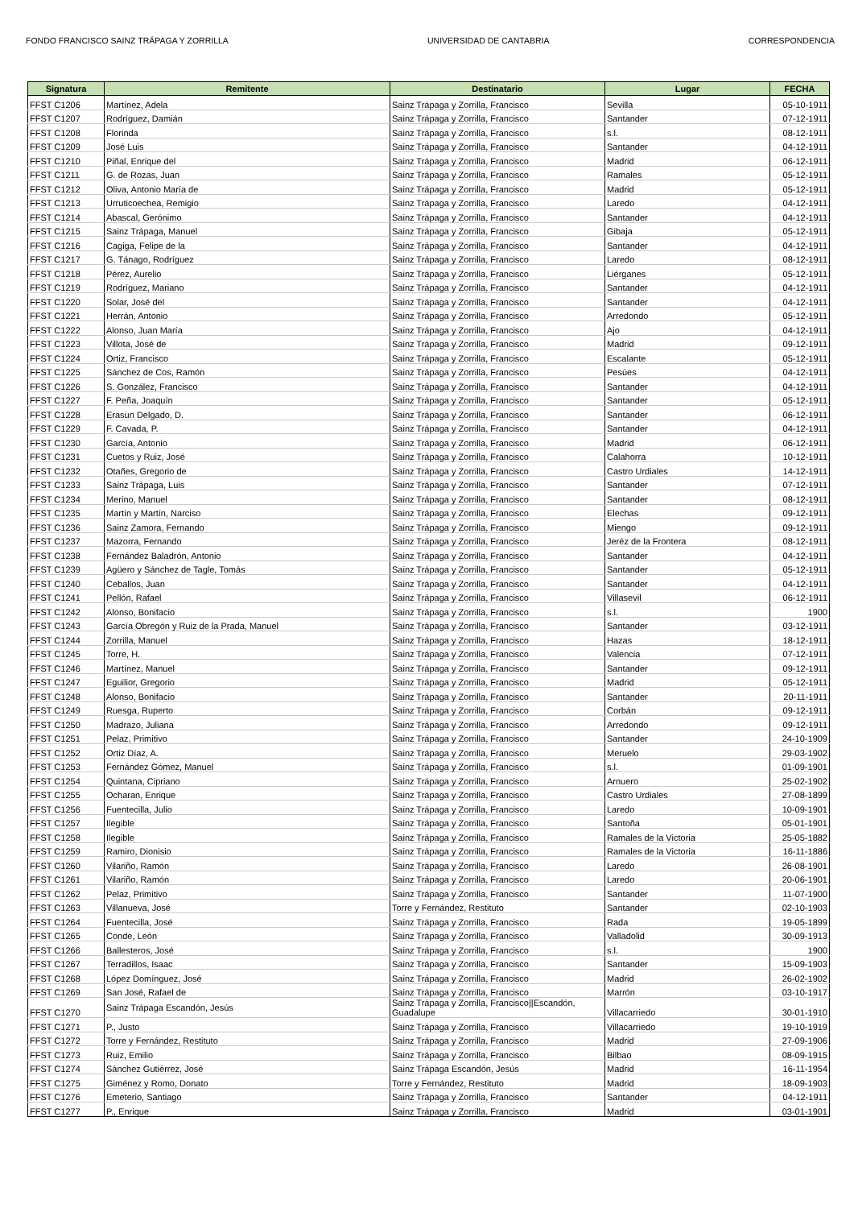FONDO FRANCISCO SAINZ TRÁPAGA Y ZORRILLA UNIVERSIDAD DE CANTABRIA CORRESPONDENCIA
| Signatura | Remitente | Destinatario | Lugar | FECHA |
| --- | --- | --- | --- | --- |
| FFST C1206 | Martínez, Adela | Sainz Trápaga y Zorrilla, Francisco | Sevilla | 05-10-1911 |
| FFST C1207 | Rodríguez, Damián | Sainz Trápaga y Zorrilla, Francisco | Santander | 07-12-1911 |
| FFST C1208 | Florinda | Sainz Trápaga y Zorrilla, Francisco | s.l. | 08-12-1911 |
| FFST C1209 | José Luis | Sainz Trápaga y Zorrilla, Francisco | Santander | 04-12-1911 |
| FFST C1210 | Piñal, Enrique del | Sainz Trápaga y Zorrilla, Francisco | Madrid | 06-12-1911 |
| FFST C1211 | G. de Rozas, Juan | Sainz Trápaga y Zorrilla, Francisco | Ramales | 05-12-1911 |
| FFST C1212 | Oliva, Antonio María de | Sainz Trápaga y Zorrilla, Francisco | Madrid | 05-12-1911 |
| FFST C1213 | Urruticoechea, Remigio | Sainz Trápaga y Zorrilla, Francisco | Laredo | 04-12-1911 |
| FFST C1214 | Abascal, Gerónimo | Sainz Trápaga y Zorrilla, Francisco | Santander | 04-12-1911 |
| FFST C1215 | Sainz Trápaga, Manuel | Sainz Trápaga y Zorrilla, Francisco | Gibaja | 05-12-1911 |
| FFST C1216 | Cagiga, Felipe de la | Sainz Trápaga y Zorrilla, Francisco | Santander | 04-12-1911 |
| FFST C1217 | G. Tánago, Rodríguez | Sainz Trápaga y Zorrilla, Francisco | Laredo | 08-12-1911 |
| FFST C1218 | Pérez, Aurelio | Sainz Trápaga y Zorrilla, Francisco | Liérganes | 05-12-1911 |
| FFST C1219 | Rodríguez, Mariano | Sainz Trápaga y Zorrilla, Francisco | Santander | 04-12-1911 |
| FFST C1220 | Solar, José del | Sainz Trápaga y Zorrilla, Francisco | Santander | 04-12-1911 |
| FFST C1221 | Herrán, Antonio | Sainz Trápaga y Zorrilla, Francisco | Arredondo | 05-12-1911 |
| FFST C1222 | Alonso, Juan María | Sainz Trápaga y Zorrilla, Francisco | Ajo | 04-12-1911 |
| FFST C1223 | Villota, José de | Sainz Trápaga y Zorrilla, Francisco | Madrid | 09-12-1911 |
| FFST C1224 | Ortiz, Francisco | Sainz Trápaga y Zorrilla, Francisco | Escalante | 05-12-1911 |
| FFST C1225 | Sánchez de Cos, Ramón | Sainz Trápaga y Zorrilla, Francisco | Pesúes | 04-12-1911 |
| FFST C1226 | S. González, Francisco | Sainz Trápaga y Zorrilla, Francisco | Santander | 04-12-1911 |
| FFST C1227 | F. Peña, Joaquín | Sainz Trápaga y Zorrilla, Francisco | Santander | 05-12-1911 |
| FFST C1228 | Erasun Delgado, D. | Sainz Trápaga y Zorrilla, Francisco | Santander | 06-12-1911 |
| FFST C1229 | F. Cavada, P. | Sainz Trápaga y Zorrilla, Francisco | Santander | 04-12-1911 |
| FFST C1230 | García, Antonio | Sainz Trápaga y Zorrilla, Francisco | Madrid | 06-12-1911 |
| FFST C1231 | Cuetos y Ruiz, José | Sainz Trápaga y Zorrilla, Francisco | Calahorra | 10-12-1911 |
| FFST C1232 | Otañes, Gregorio de | Sainz Trápaga y Zorrilla, Francisco | Castro Urdiales | 14-12-1911 |
| FFST C1233 | Sainz Trápaga, Luis | Sainz Trápaga y Zorrilla, Francisco | Santander | 07-12-1911 |
| FFST C1234 | Merino, Manuel | Sainz Trápaga y Zorrilla, Francisco | Santander | 08-12-1911 |
| FFST C1235 | Martín y Martín, Narciso | Sainz Trápaga y Zorrilla, Francisco | Elechas | 09-12-1911 |
| FFST C1236 | Sainz Zamora, Fernando | Sainz Trápaga y Zorrilla, Francisco | Miengo | 09-12-1911 |
| FFST C1237 | Mazorra, Fernando | Sainz Trápaga y Zorrilla, Francisco | Jeréz de la Frontera | 08-12-1911 |
| FFST C1238 | Fernández Baladrón, Antonio | Sainz Trápaga y Zorrilla, Francisco | Santander | 04-12-1911 |
| FFST C1239 | Agüero y Sánchez de Tagle, Tomás | Sainz Trápaga y Zorrilla, Francisco | Santander | 05-12-1911 |
| FFST C1240 | Ceballos, Juan | Sainz Trápaga y Zorrilla, Francisco | Santander | 04-12-1911 |
| FFST C1241 | Pellón, Rafael | Sainz Trápaga y Zorrilla, Francisco | Villasevil | 06-12-1911 |
| FFST C1242 | Alonso, Bonifacio | Sainz Trápaga y Zorrilla, Francisco | s.l. | 1900 |
| FFST C1243 | García Obregón y Ruiz de la Prada, Manuel | Sainz Trápaga y Zorrilla, Francisco | Santander | 03-12-1911 |
| FFST C1244 | Zorrilla, Manuel | Sainz Trápaga y Zorrilla, Francisco | Hazas | 18-12-1911 |
| FFST C1245 | Torre, H. | Sainz Trápaga y Zorrilla, Francisco | Valencia | 07-12-1911 |
| FFST C1246 | Martínez, Manuel | Sainz Trápaga y Zorrilla, Francisco | Santander | 09-12-1911 |
| FFST C1247 | Eguilior, Gregorio | Sainz Trápaga y Zorrilla, Francisco | Madrid | 05-12-1911 |
| FFST C1248 | Alonso, Bonifacio | Sainz Trápaga y Zorrilla, Francisco | Santander | 20-11-1911 |
| FFST C1249 | Ruesga, Ruperto | Sainz Trápaga y Zorrilla, Francisco | Corbán | 09-12-1911 |
| FFST C1250 | Madrazo, Juliana | Sainz Trápaga y Zorrilla, Francisco | Arredondo | 09-12-1911 |
| FFST C1251 | Pelaz, Primitivo | Sainz Trápaga y Zorrilla, Francisco | Santander | 24-10-1909 |
| FFST C1252 | Ortiz Díaz, A. | Sainz Trápaga y Zorrilla, Francisco | Meruelo | 29-03-1902 |
| FFST C1253 | Fernández Gómez, Manuel | Sainz Trápaga y Zorrilla, Francisco | s.l. | 01-09-1901 |
| FFST C1254 | Quintana, Cipriano | Sainz Trápaga y Zorrilla, Francisco | Arnuero | 25-02-1902 |
| FFST C1255 | Ocharan, Enrique | Sainz Trápaga y Zorrilla, Francisco | Castro Urdiales | 27-08-1899 |
| FFST C1256 | Fuentecilla, Julio | Sainz Trápaga y Zorrilla, Francisco | Laredo | 10-09-1901 |
| FFST C1257 | Ilegible | Sainz Trápaga y Zorrilla, Francisco | Santoña | 05-01-1901 |
| FFST C1258 | Ilegible | Sainz Trápaga y Zorrilla, Francisco | Ramales de la Victoria | 25-05-1882 |
| FFST C1259 | Ramiro, Dionisio | Sainz Trápaga y Zorrilla, Francisco | Ramales de la Victoria | 16-11-1886 |
| FFST C1260 | Vilariño, Ramón | Sainz Trápaga y Zorrilla, Francisco | Laredo | 26-08-1901 |
| FFST C1261 | Vilariño, Ramón | Sainz Trápaga y Zorrilla, Francisco | Laredo | 20-06-1901 |
| FFST C1262 | Pelaz, Primitivo | Sainz Trápaga y Zorrilla, Francisco | Santander | 11-07-1900 |
| FFST C1263 | Villanueva, José | Torre y Fernández, Restituto | Santander | 02-10-1903 |
| FFST C1264 | Fuentecilla, José | Sainz Trápaga y Zorrilla, Francisco | Rada | 19-05-1899 |
| FFST C1265 | Conde, León | Sainz Trápaga y Zorrilla, Francisco | Valladolid | 30-09-1913 |
| FFST C1266 | Ballesteros, José | Sainz Trápaga y Zorrilla, Francisco | s.l. | 1900 |
| FFST C1267 | Terradillos, Isaac | Sainz Trápaga y Zorrilla, Francisco | Santander | 15-09-1903 |
| FFST C1268 | López Domínguez, José | Sainz Trápaga y Zorrilla, Francisco | Madrid | 26-02-1902 |
| FFST C1269 | San José, Rafael de | Sainz Trápaga y Zorrilla, Francisco | Marrón | 03-10-1917 |
| FFST C1270 | Sainz Trápaga Escandón, Jesús | Sainz Trápaga y Zorrilla, Francisco//Escandón, Guadalupe | Villacarriedo | 30-01-1910 |
| FFST C1271 | P., Justo | Sainz Trápaga y Zorrilla, Francisco | Villacarriedo | 19-10-1919 |
| FFST C1272 | Torre y Fernández, Restituto | Sainz Trápaga y Zorrilla, Francisco | Madrid | 27-09-1906 |
| FFST C1273 | Ruiz, Emilio | Sainz Trápaga y Zorrilla, Francisco | Bilbao | 08-09-1915 |
| FFST C1274 | Sánchez Gutiérrez, José | Sainz Trápaga Escandón, Jesús | Madrid | 16-11-1954 |
| FFST C1275 | Giménez y Romo, Donato | Torre y Fernández, Restituto | Madrid | 18-09-1903 |
| FFST C1276 | Emeterio, Santiago | Sainz Trápaga y Zorrilla, Francisco | Santander | 04-12-1911 |
| FFST C1277 | P., Enrique | Sainz Trápaga y Zorrilla, Francisco | Madrid | 03-01-1901 |